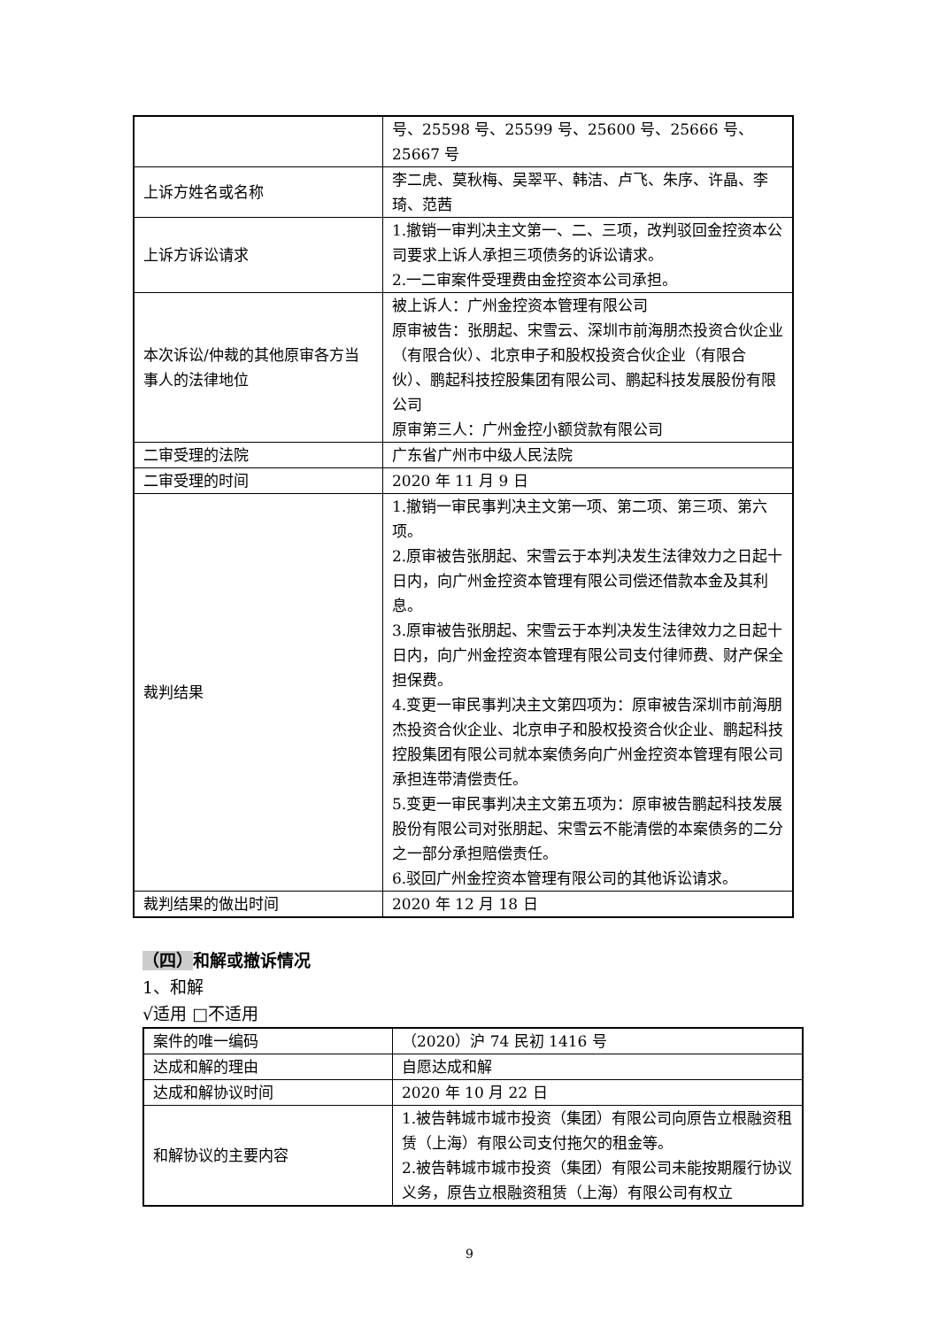| | 号、25598 号、25599 号、25600 号、25666 号、25667 号 |
| 上诉方姓名或名称 | 李二虎、莫秋梅、吴翠平、韩洁、卢飞、朱序、许晶、李琦、范茜 |
| 上诉方诉讼请求 | 1.撤销一审判决主文第一、二、三项，改判驳回金控资本公司要求上诉人承担三项债务的诉讼请求。 2.一二审案件受理费由金控资本公司承担。 |
| 本次诉讼/仲裁的其他原审各方当事人的法律地位 | 被上诉人：广州金控资本管理有限公司 原审被告：张朋起、宋雪云、深圳市前海朋杰投资合伙企业（有限合伙）、北京申子和股权投资合伙企业（有限合伙）、鹏起科技控股集团有限公司、鹏起科技发展股份有限公司 原审第三人：广州金控小额贷款有限公司 |
| 二审受理的法院 | 广东省广州市中级人民法院 |
| 二审受理的时间 | 2020 年 11 月 9 日 |
| 裁判结果 | 1.撤销一审民事判决主文第一项、第二项、第三项、第六项。 2.原审被告张朋起、宋雪云于本判决发生法律效力之日起十日内，向广州金控资本管理有限公司偿还借款本金及其利息。 3.原审被告张朋起、宋雪云于本判决发生法律效力之日起十日内，向广州金控资本管理有限公司支付律师费、财产保全担保费。 4.变更一审民事判决主文第四项为：原审被告深圳市前海朋杰投资合伙企业、北京申子和股权投资合伙企业、鹏起科技控股集团有限公司就本案债务向广州金控资本管理有限公司承担连带清偿责任。 5.变更一审民事判决主文第五项为：原审被告鹏起科技发展股份有限公司对张朋起、宋雪云不能清偿的本案债务的二分之一部分承担赔偿责任。 6.驳回广州金控资本管理有限公司的其他诉讼请求。 |
| 裁判结果的做出时间 | 2020 年 12 月 18 日 |
（四）和解或撤诉情况
1、和解
√适用 □不适用
| 案件的唯一编码 | （2020）沪 74 民初 1416 号 |
| 达成和解的理由 | 自愿达成和解 |
| 达成和解协议时间 | 2020 年 10 月 22 日 |
| 和解协议的主要内容 | 1.被告韩城市城市投资（集团）有限公司向原告立根融资租赁（上海）有限公司支付拖欠的租金等。 2.被告韩城市城市投资（集团）有限公司未能按期履行协议义务，原告立根融资租赁（上海）有限公司有权立 |
9